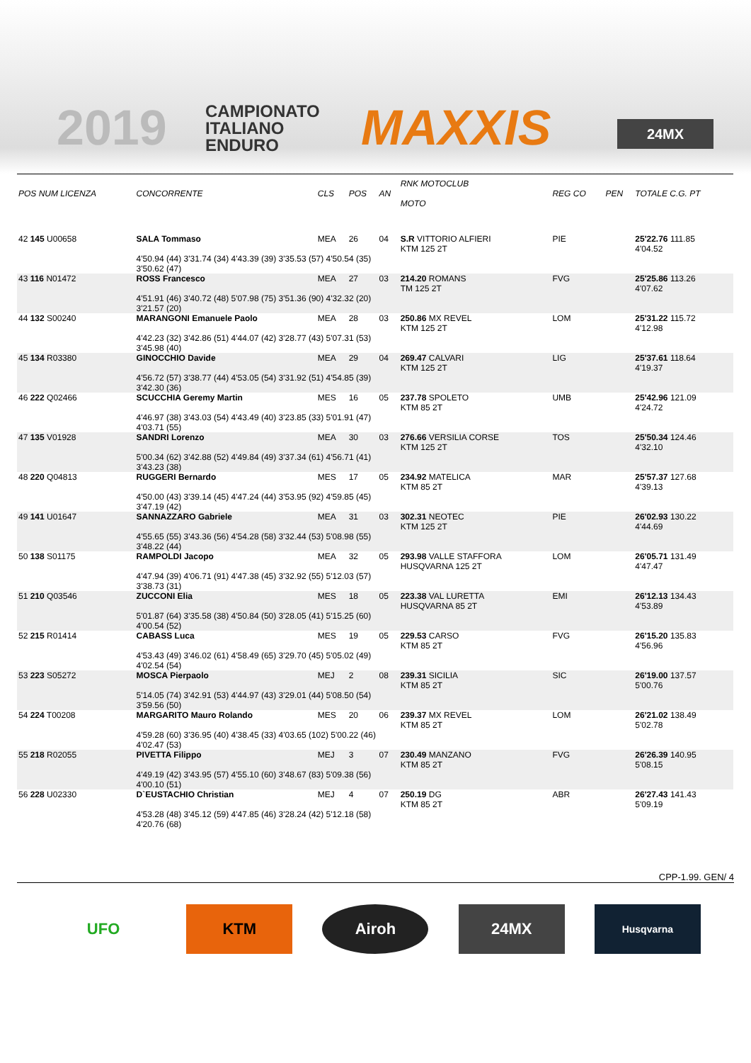2019
CAMPIONATO
ITALIANO
ENDURO
MAXXIS 24MX
| POS NUM LICENZA | CONCORRENTE | CLS | POS | AN | RNK MOTOCLUB MOTO | REG CO | PEN | TOTALE C.G. PT |
| --- | --- | --- | --- | --- | --- | --- | --- | --- |
| 42 145 U00658 | SALA Tommaso | MEA | 26 | 04 | S.R VITTORIO ALFIERI KTM 125 2T | PIE | | 25'22.76 111.85 4'04.52 |
| | 4'50.94 (44) 3'31.74 (34) 4'43.39 (39) 3'35.53 (57) 4'50.54 (35) 3'50.62 (47) | | | | | | | |
| 43 116 N01472 | ROSS Francesco | MEA | 27 | 03 | 214.20 ROMANS TM 125 2T | FVG | | 25'25.86 113.26 4'07.62 |
| | 4'51.91 (46) 3'40.72 (48) 5'07.98 (75) 3'51.36 (90) 4'32.32 (20) 3'21.57 (20) | | | | | | | |
| 44 132 S00240 | MARANGONI Emanuele Paolo | MEA | 28 | 03 | 250.86 MX REVEL KTM 125 2T | LOM | | 25'31.22 115.72 4'12.98 |
| | 4'42.23 (32) 3'42.86 (51) 4'44.07 (42) 3'28.77 (43) 5'07.31 (53) 3'45.98 (40) | | | | | | | |
| 45 134 R03380 | GINOCCHIO Davide | MEA | 29 | 04 | 269.47 CALVARI KTM 125 2T | LIG | | 25'37.61 118.64 4'19.37 |
| | 4'56.72 (57) 3'38.77 (44) 4'53.05 (54) 3'31.92 (51) 4'54.85 (39) 3'42.30 (36) | | | | | | | |
| 46 222 Q02466 | SCUCCHIA Geremy Martin | MES | 16 | 05 | 237.78 SPOLETO KTM 85 2T | UMB | | 25'42.96 121.09 4'24.72 |
| | 4'46.97 (38) 3'43.03 (54) 4'43.49 (40) 3'23.85 (33) 5'01.91 (47) 4'03.71 (55) | | | | | | | |
| 47 135 V01928 | SANDRI Lorenzo | MEA | 30 | 03 | 276.66 VERSILIA CORSE KTM 125 2T | TOS | | 25'50.34 124.46 4'32.10 |
| | 5'00.34 (62) 3'42.88 (52) 4'49.84 (49) 3'37.34 (61) 4'56.71 (41) 3'43.23 (38) | | | | | | | |
| 48 220 Q04813 | RUGGERI Bernardo | MES | 17 | 05 | 234.92 MATELICA KTM 85 2T | MAR | | 25'57.37 127.68 4'39.13 |
| | 4'50.00 (43) 3'39.14 (45) 4'47.24 (44) 3'53.95 (92) 4'59.85 (45) 3'47.19 (42) | | | | | | | |
| 49 141 U01647 | SANNAZZARO Gabriele | MEA | 31 | 03 | 302.31 NEOTEC KTM 125 2T | PIE | | 26'02.93 130.22 4'44.69 |
| | 4'55.65 (55) 3'43.36 (56) 4'54.28 (58) 3'32.44 (53) 5'08.98 (55) 3'48.22 (44) | | | | | | | |
| 50 138 S01175 | RAMPOLDI Jacopo | MEA | 32 | 05 | 293.98 VALLE STAFFORA HUSQVARNA 125 2T | LOM | | 26'05.71 131.49 4'47.47 |
| | 4'47.94 (39) 4'06.71 (91) 4'47.38 (45) 3'32.92 (55) 5'12.03 (57) 3'38.73 (31) | | | | | | | |
| 51 210 Q03546 | ZUCCONI Elia | MES | 18 | 05 | 223.38 VAL LURETTA HUSQVARNA 85 2T | EMI | | 26'12.13 134.43 4'53.89 |
| | 5'01.87 (64) 3'35.58 (38) 4'50.84 (50) 3'28.05 (41) 5'15.25 (60) 4'00.54 (52) | | | | | | | |
| 52 215 R01414 | CABASS Luca | MES | 19 | 05 | 229.53 CARSO KTM 85 2T | FVG | | 26'15.20 135.83 4'56.96 |
| | 4'53.43 (49) 3'46.02 (61) 4'58.49 (65) 3'29.70 (45) 5'05.02 (49) 4'02.54 (54) | | | | | | | |
| 53 223 S05272 | MOSCA Pierpaolo | MEJ | 2 | 08 | 239.31 SICILIA KTM 85 2T | SIC | | 26'19.00 137.57 5'00.76 |
| | 5'14.05 (74) 3'42.91 (53) 4'44.97 (43) 3'29.01 (44) 5'08.50 (54) 3'59.56 (50) | | | | | | | |
| 54 224 T00208 | MARGARITO Mauro Rolando | MES | 20 | 06 | 239.37 MX REVEL KTM 85 2T | LOM | | 26'21.02 138.49 5'02.78 |
| | 4'59.28 (60) 3'36.95 (40) 4'38.45 (33) 4'03.65 (102) 5'00.22 (46) 4'02.47 (53) | | | | | | | |
| 55 218 R02055 | PIVETTA Filippo | MEJ | 3 | 07 | 230.49 MANZANO KTM 85 2T | FVG | | 26'26.39 140.95 5'08.15 |
| | 4'49.19 (42) 3'43.95 (57) 4'55.10 (60) 3'48.67 (83) 5'09.38 (56) 4'00.10 (51) | | | | | | | |
| 56 228 U02330 | D`EUSTACHIO Christian | MEJ | 4 | 07 | 250.19 DG KTM 85 2T | ABR | | 26'27.43 141.43 5'09.19 |
| | 4'53.28 (48) 3'45.12 (59) 4'47.85 (46) 3'28.24 (42) 5'12.18 (58) 4'20.76 (68) | | | | | | | |
CPP-1.99. GEN/ 4
UFO KTM Airoh 24MX
Husqvarna